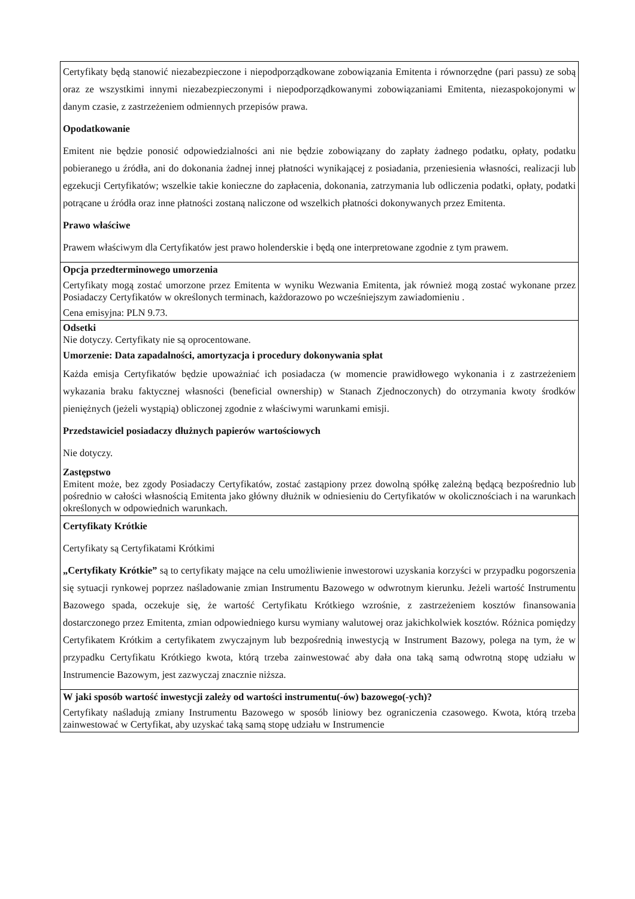| Certyfikaty będą stanowić niezabezpieczone i niepodporządkowane zobowiązania Emitenta i równorzędne (pari passu) ze sobą oraz ze wszystkimi innymi niezabezpieczonymi i niepodporządkowanymi zobowiązaniami Emitenta, niezaspokojonymi w danym czasie, z zastrzeżeniem odmiennych przepisów prawa. Opodatkowanie Emitent nie będzie ponosić odpowiedzialności ani nie będzie zobowiązany do zapłaty żadnego podatku, opłaty, podatku pobieranego u źródła, ani do dokonania żadnej innej płatności wynikającej z posiadania, przeniesienia własności, realizacji lub egzekucji Certyfikatów; wszelkie takie konieczne do zapłacenia, dokonania, zatrzymania lub odliczenia podatki, opłaty, podatki potrącane u źródła oraz inne płatności zostaną naliczone od wszelkich płatności dokonywanych przez Emitenta. Prawo właściwe Prawem właściwym dla Certyfikatów jest prawo holenderskie i będą one interpretowane zgodnie z tym prawem. |
| Opcja przedterminowego umorzenia Certyfikaty mogą zostać umorzone przez Emitenta w wyniku Wezwania Emitenta, jak również mogą zostać wykonane przez Posiadaczy Certyfikatów w określonych terminach, każdorazowo po wcześniejszym zawiadomieniu . Cena emisyjna: PLN 9.73. |
| Odsetki Nie dotyczy. Certyfikaty nie są oprocentowane. Umorzenie: Data zapadalności, amortyzacja i procedury dokonywania spłat Każda emisja Certyfikatów będzie upoważniać ich posiadacza (w momencie prawidłowego wykonania i z zastrzeżeniem wykazania braku faktycznej własności (beneficial ownership) w Stanach Zjednoczonych) do otrzymania kwoty środków pieniężnych (jeżeli wystąpią) obliczonej zgodnie z właściwymi warunkami emisji. Przedstawiciel posiadaczy dłużnych papierów wartościowych Nie dotyczy. Zastępstwo Emitent może, bez zgody Posiadaczy Certyfikatów, zostać zastąpiony przez dowolną spółkę zależną będącą bezpośrednio lub pośrednio w całości własnością Emitenta jako główny dłużnik w odniesieniu do Certyfikatów w okolicznościach i na warunkach określonych w odpowiednich warunkach. |
| Certyfikaty Krótkie Certyfikaty są Certyfikatami Krótkimi „Certyfikaty Krótkie” są to certyfikaty mające na celu umożliwienie inwestorowi uzyskania korzyści w przypadku pogorszenia się sytuacji rynkowej poprzez naśladowanie zmian Instrumentu Bazowego w odwrotnym kierunku. Jeżeli wartość Instrumentu Bazowego spada, oczekuje się, że wartość Certyfikatu Krótkiego wzrośnie, z zastrzeżeniem kosztów finansowania dostarczonego przez Emitenta, zmian odpowiedniego kursu wymiany walutowej oraz jakichkolwiek kosztów. Różnica pomiędzy Certyfikatem Krótkim a certyfikatem zwyczajnym lub bezpośrednią inwestycją w Instrument Bazowy, polega na tym, że w przypadku Certyfikatu Krótkiego kwota, którą trzeba zainwestować aby dała ona taką samą odwrotną stopę udziału w Instrumencie Bazowym, jest zazwyczaj znacznie niższa. |
| W jaki sposób wartość inwestycji zależy od wartości instrumentu(-ów) bazowego(-ych)? Certyfikaty naśladują zmiany Instrumentu Bazowego w sposób liniowy bez ograniczenia czasowego. Kwota, którą trzeba zainwestować w Certyfikat, aby uzyskać taką samą stopę udziału w Instrumencie |